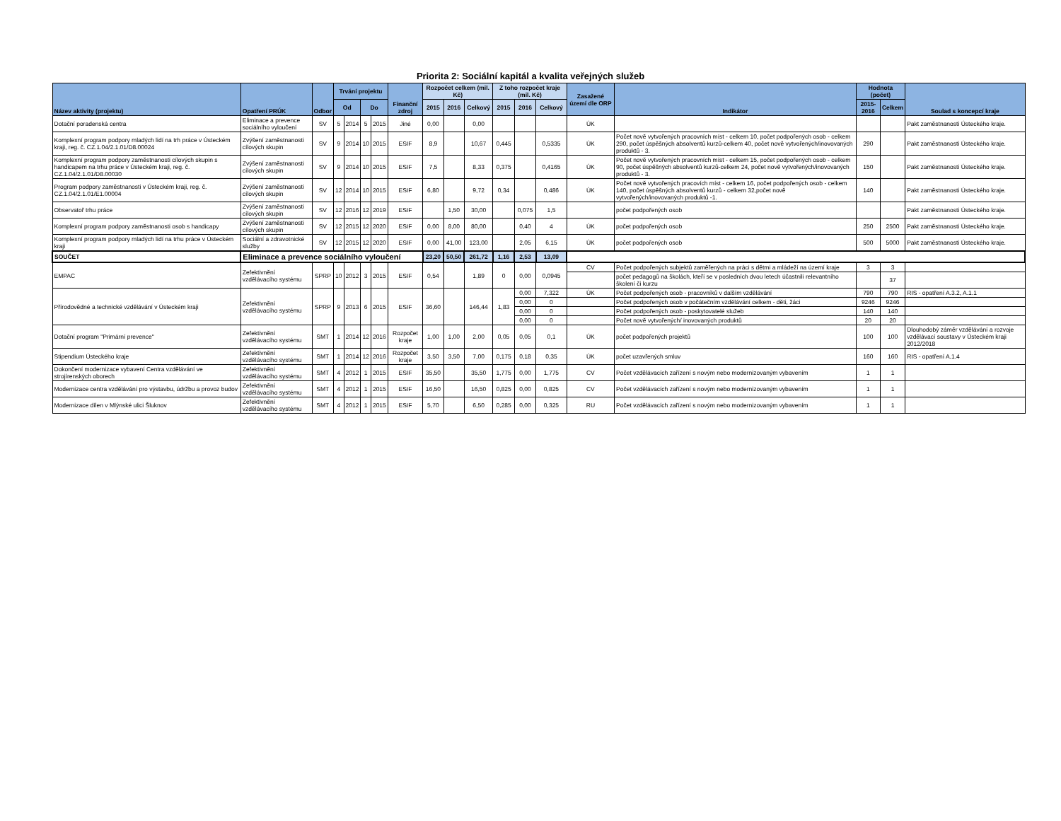Priorita 2: Sociální kapitál a kvalita veřejných služeb
| Název aktivity (projektu) | Opatření PRÚK | Odbor | Trvání projektu | | | | Finanční zdroj | Rozpočet celkem (mil. Kč) | | | Z toho rozpočet kraje (mil. Kč) | | | Zasažené území dle ORP | Indikátor | Hodnota (počet) | | Soulad s koncepcí kraje |
| --- | --- | --- | --- | --- | --- | --- | --- | --- | --- | --- | --- | --- | --- | --- | --- | --- | --- | --- |
| | | | Od | | Do | | | 2015 | 2016 | Celkový | 2015 | 2016 | Celkový | | | 2015-2016 | Celkem | |
| Dotační poradenská centra | Eliminace a prevence sociálního vyloučení | SV | 5 | 2014 | 5 | 2015 | Jiné | 0,00 | | 0,00 | | | | ÚK | | | | Pakt zaměstnanosti Ústeckého kraje. |
| Komplexní program podpory mladých lidí na trh práce v Ústeckém kraji, reg. č. CZ.1.04/2.1.01/D8.00024 | Zvýšení zaměstnanosti cílových skupin | SV | 9 | 2014 | 10 | 2015 | ESIF | 8,9 | | 10,67 | 0,445 | | 0,5335 | ÚK | Počet nově vytvořených pracovních míst - celkem 10, počet podpořených osob - celkem 290, počet úspěšných absolventů kurzů-celkem 40, počet nově vytvořených/inovovaných produktů - 3. | 290 | | Pakt zaměstnanosti Ústeckého kraje. |
| Komplexní program podpory zaměstnanosti cílových skupin s handicapem na trhu práce v Ústeckém kraji, reg. č. CZ.1.04/2.1.01/D8.00030 | Zvýšení zaměstnanosti cílových skupin | SV | 9 | 2014 | 10 | 2015 | ESIF | 7,5 | | 8,33 | 0,375 | | 0,4165 | ÚK | Počet nově vytvořených pracovních míst - celkem 15, počet podpořených osob - celkem 90, počet úspěšných absolventů kurzů-celkem 24, počet nově vytvořených/inovovaných produktů - 3. | 150 | | Pakt zaměstnanosti Ústeckého kraje. |
| Program podpory zaměstnanosti v Ústeckém kraji, reg. č. CZ.1.04/2.1.01/E1.00004 | Zvýšení zaměstnanosti cílových skupin | SV | 12 | 2014 | 10 | 2015 | ESIF | 6,80 | | 9,72 | 0,34 | | 0,486 | ÚK | Počet nově vytvořených pracovích míst - celkem 16, počet podpořených osob - celkem 140, počet úspěšných absolventů kurzů - celkem 32,počet nově vytvořených/inovovaných produktů -1. | 140 | | Pakt zaměstnanosti Ústeckého kraje. |
| Observatoř trhu práce | Zvýšení zaměstnanosti cílových skupin | SV | 12 | 2016 | 12 | 2019 | ESIF | | 1,50 | 30,00 | | 0,075 | 1,5 | | počet podpořených osob | | | Pakt zaměstnanosti Ústeckého kraje. |
| Komplexní program podpory zaměstnanosti osob s handicapy | Zvýšení zaměstnanosti cílových skupin | SV | 12 | 2015 | 12 | 2020 | ESIF | 0,00 | 8,00 | 80,00 | | 0,40 | 4 | ÚK | počet podpořených osob | 250 | 2500 | Pakt zaměstnanosti Ústeckého kraje. |
| Komplexní program podpory mladých lidí na trhu práce v Ústeckém kraji | Sociální a zdravotnické služby | SV | 12 | 2015 | 12 | 2020 | ESIF | 0,00 | 41,00 | 123,00 | | 2,05 | 6,15 | ÚK | počet podpořených osob | 500 | 5000 | Pakt zaměstnanosti Ústeckého kraje. |
| SOUČET | Eliminace a prevence sociálního vyloučení | | | | | | | 23,20 | 50,50 | 261,72 | 1,16 | 2,53 | 13,09 | | | | | |
| EMPAC | Zefektivnění vzdělávacího systému | SPRP | 10 | 2012 | 3 | 2015 | ESIF | 0,54 | | 1,89 | 0 | 0,00 | 0,0945 | CV | Počet podpořených subjektů zaměřených na práci s dětmi a mládeží na území kraje | 3 | 3 | |
| | | | | | | | | | | | | | | | počet pedagogů na školách, kteří se v posledních dvou letech účastnili relevantního školení či kurzu | | 37 | |
| Přírodovědné a technické vzdělávání v Ústeckém kraji | Zefektivnění vzdělávacího systému | SPRP | 9 | 2013 | 6 | 2015 | ESIF | 36,60 | | 146,44 | 1,83 | 0,00 | 7,322 | ÚK | Počet podpořených osob - pracovníků v dalším vzdělávání | 790 | 790 | RIS - opatření A.3.2, A.1.1 |
| | | | | | | | | | | | | 0,00 | 0 | | Počet podpořených osob v počátečním vzdělávání celkem - děti, žáci | 9246 | 9246 | |
| | | | | | | | | | | | | 0,00 | 0 | | Počet podpořených osob - poskytovatelé služeb | 140 | 140 | |
| | | | | | | | | | | | | 0,00 | 0 | | Počet nově vytvořených/ inovovaných produktů | 20 | 20 | |
| Dotační program "Primární prevence" | Zefektivnění vzdělávacího systému | SMT | 1 | 2014 | 12 | 2016 | Rozpočet kraje | 1,00 | 1,00 | 2,00 | 0,05 | 0,05 | 0,1 | ÚK | počet podpořených projektů | 100 | 100 | Dlouhodobý záměr vzdělávání a rozvoje vzdělávací soustavy v Ústeckém kraji 2012/2018 |
| Stipendium Ústeckého kraje | Zefektivnění vzdělávacího systému | SMT | 1 | 2014 | 12 | 2016 | Rozpočet kraje | 3,50 | 3,50 | 7,00 | 0,175 | 0,18 | 0,35 | ÚK | počet uzavřených smluv | 160 | 160 | RIS - opatření A.1.4 |
| Dokončení modernizace vybavení Centra vzdělávání ve strojírenských oborech | Zefektivnění vzdělávacího systému | SMT | 4 | 2012 | 1 | 2015 | ESIF | 35,50 | | 35,50 | 1,775 | 0,00 | 1,775 | CV | Počet vzdělávacích zařízení s novým nebo modernizovaným vybavením | 1 | 1 | |
| Modernizace centra vzdělávání pro výstavbu, údržbu a provoz budov | Zefektivnění vzdělávacího systému | SMT | 4 | 2012 | 1 | 2015 | ESIF | 16,50 | | 16,50 | 0,825 | 0,00 | 0,825 | CV | Počet vzdělávacích zařízení s novým nebo modernizovaným vybavením | 1 | 1 | |
| Modernizace dílen v Mlýnské ulici Šluknov | Zefektivnění vzdělávacího systému | SMT | 4 | 2012 | 1 | 2015 | ESIF | 5,70 | | 6,50 | 0,285 | 0,00 | 0,325 | RU | Počet vzdělávacích zařízení s novým nebo modernizovaným vybavením | 1 | 1 | |